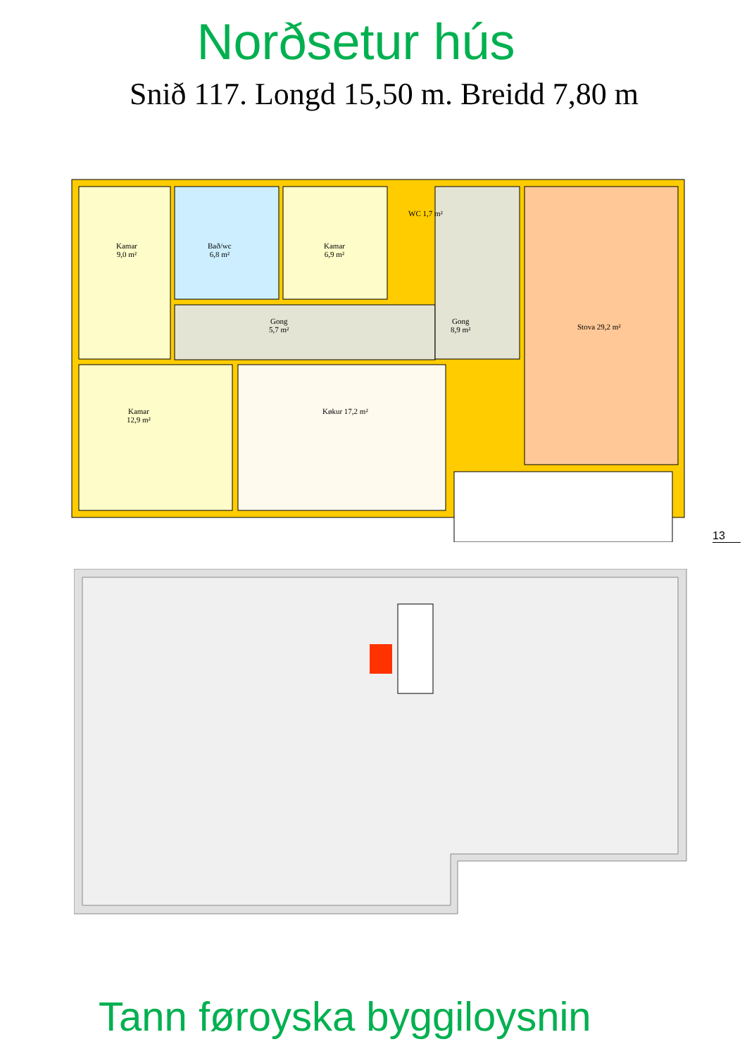Norðsetur hús
Snið 117. Longd 15,50 m. Breidd 7,80 m
Kamar
9,0 m²
Bað/wc
6,8 m²
Kamar
6,9 m²
WC 1,7 m²
Gong
5,7 m²
Gong
8,9 m²
Stova 29,2 m²
Kamar
12,9 m²
Køkur 17,2 m²
13
Tann føroyska byggiloysnin